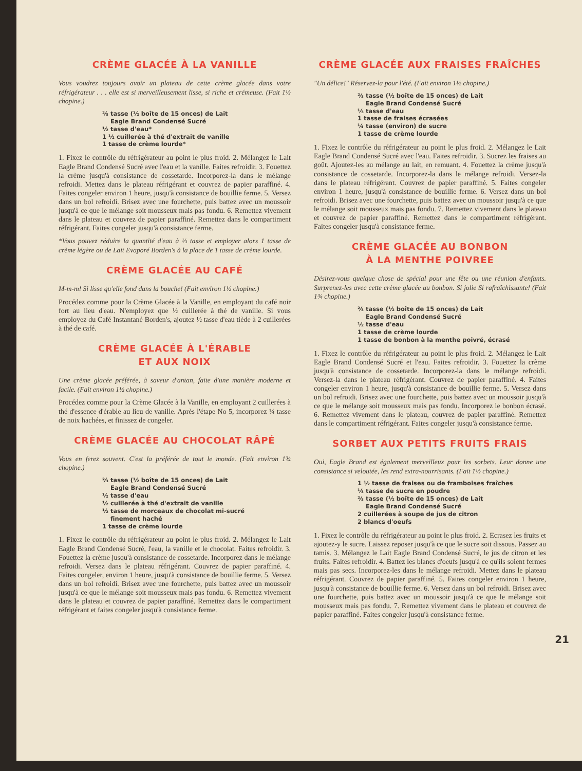CRÈME GLACÉE À LA VANILLE
Vous voudrez toujours avoir un plateau de cette crème glacée dans votre réfrigérateur . . . elle est si merveilleusement lisse, si riche et crémeuse. (Fait 1½ chopine.)
⅔ tasse (½ boîte de 15 onces) de Lait
Eagle Brand Condensé Sucré
½ tasse d'eau*
1 ½ cuillerée à thé d'extrait de vanille
1 tasse de crème lourde*
1. Fixez le contrôle du réfrigérateur au point le plus froid. 2. Mélangez le Lait Eagle Brand Condensé Sucré avec l'eau et la vanille. Faites refroidir. 3. Fouettez la crème jusqu'à consistance de cossetarde. Incorporez-la dans le mélange refroidi. Mettez dans le plateau réfrigérant et couvrez de papier paraffiné. 4. Faites congeler environ 1 heure, jusqu'à consistance de bouillie ferme. 5. Versez dans un bol refroidi. Brisez avec une fourchette, puis battez avec un moussoir jusqu'à ce que le mélange soit mousseux mais pas fondu. 6. Remettez vivement dans le plateau et couvrez de papier paraffiné. Remettez dans le compartiment réfrigérant. Faites congeler jusqu'à consistance ferme.
*Vous pouvez réduire la quantité d'eau à ⅓ tasse et employer alors 1 tasse de crème légère ou de Lait Evaporé Borden's à la place de 1 tasse de crème lourde.
CRÈME GLACÉE AU CAFÉ
M-m-m! Si lisse qu'elle fond dans la bouche! (Fait environ 1½ chopine.)
Procédez comme pour la Crème Glacée à la Vanille, en employant du café noir fort au lieu d'eau. N'employez que ½ cuillerée à thé de vanille. Si vous employez du Café Instantané Borden's, ajoutez ½ tasse d'eau tiède à 2 cuillerées à thé de café.
CRÈME GLACÉE À L'ÉRABLE
ET AUX NOIX
Une crème glacée préférée, à saveur d'antan, faite d'une manière moderne et facile. (Fait environ 1½ chopine.)
Procédez comme pour la Crème Glacée à la Vanille, en employant 2 cuillerées à thé d'essence d'érable au lieu de vanille. Après l'étape No 5, incorporez ¼ tasse de noix hachées, et finissez de congeler.
CRÈME GLACÉE AU CHOCOLAT RÂPÉ
Vous en ferez souvent. C'est la préférée de tout le monde. (Fait environ 1¾ chopine.)
⅔ tasse (½ boîte de 15 onces) de Lait
Eagle Brand Condensé Sucré
½ tasse d'eau
½ cuillerée à thé d'extrait de vanille
½ tasse de morceaux de chocolat mi-sucré
finement haché
1 tasse de crème lourde
1. Fixez le contrôle du réfrigérateur au point le plus froid. 2. Mélangez le Lait Eagle Brand Condensé Sucré, l'eau, la vanille et le chocolat. Faites refroidir. 3. Fouettez la crème jusqu'à consistance de cossetarde. Incorporez dans le mélange refroidi. Versez dans le plateau réfrigérant. Couvrez de papier paraffiné. 4. Faites congeler, environ 1 heure, jusqu'à consistance de bouillie ferme. 5. Versez dans un bol refroidi. Brisez avec une fourchette, puis battez avec un moussoir jusqu'à ce que le mélange soit mousseux mais pas fondu. 6. Remettez vivement dans le plateau et couvrez de papier paraffiné. Remettez dans le compartiment réfrigérant et faites congeler jusqu'à consistance ferme.
CRÈME GLACÉE AUX FRAISES FRAÎCHES
"Un délice!" Réservez-la pour l'été. (Fait environ 1½ chopine.)
⅔ tasse (½ boîte de 15 onces) de Lait
Eagle Brand Condensé Sucré
⅓ tasse d'eau
1 tasse de fraises écrasées
¼ tasse (environ) de sucre
1 tasse de crème lourde
1. Fixez le contrôle du réfrigérateur au point le plus froid. 2. Mélangez le Lait Eagle Brand Condensé Sucré avec l'eau. Faites refroidir. 3. Sucrez les fraises au goût. Ajoutez-les au mélange au lait, en remuant. 4. Fouettez la crème jusqu'à consistance de cossetarde. Incorporez-la dans le mélange refroidi. Versez-la dans le plateau réfrigérant. Couvrez de papier paraffiné. 5. Faites congeler environ 1 heure, jusqu'à consistance de bouillie ferme. 6. Versez dans un bol refroidi. Brisez avec une fourchette, puis battez avec un moussoir jusqu'à ce que le mélange soit mousseux mais pas fondu. 7. Remettez vivement dans le plateau et couvrez de papier paraffiné. Remettez dans le compartiment réfrigérant. Faites congeler jusqu'à consistance ferme.
CRÈME GLACÉE AU BONBON
À LA MENTHE POIVREE
Désirez-vous quelque chose de spécial pour une fête ou une réunion d'enfants. Surprenez-les avec cette crème glacée au bonbon. Si jolie Si rafraîchissante! (Fait 1¾ chopine.)
⅔ tasse (½ boîte de 15 onces) de Lait
Eagle Brand Condensé Sucré
½ tasse d'eau
1 tasse de crème lourde
1 tasse de bonbon à la menthe poivré, écrasé
1. Fixez le contrôle du réfrigérateur au point le plus froid. 2. Mélangez le Lait Eagle Brand Condensé Sucré et l'eau. Faites refroidir. 3. Fouettez la crème jusqu'à consistance de cossetarde. Incorporez-la dans le mélange refroidi. Versez-la dans le plateau réfrigérant. Couvrez de papier paraffiné. 4. Faites congeler environ 1 heure, jusqu'à consistance de bouillie ferme. 5. Versez dans un bol refroidi. Brisez avec une fourchette, puis battez avec un moussoir jusqu'à ce que le mélange soit mousseux mais pas fondu. Incorporez le bonbon écrasé. 6. Remettez vivement dans le plateau, couvrez de papier paraffiné. Remettez dans le compartiment réfrigérant. Faites congeler jusqu'à consistance ferme.
SORBET AUX PETITS FRUITS FRAIS
Oui, Eagle Brand est également merveilleux pour les sorbets. Leur donne une consistance si veloutée, les rend extra-nourrisants. (Fait 1½ chopine.)
1 ½ tasse de fraises ou de framboises fraîches
⅓ tasse de sucre en poudre
⅔ tasse (½ boîte de 15 onces) de Lait
Eagle Brand Condensé Sucré
2 cuillerées à soupe de jus de citron
2 blancs d'oeufs
1. Fixez le contrôle du réfrigérateur au point le plus froid. 2. Ecrasez les fruits et ajoutez-y le sucre. Laissez reposer jusqu'à ce que le sucre soit dissous. Passez au tamis. 3. Mélangez le Lait Eagle Brand Condensé Sucré, le jus de citron et les fruits. Faites refroidir. 4. Battez les blancs d'oeufs jusqu'à ce qu'ils soient fermes mais pas secs. Incorporez-les dans le mélange refroidi. Mettez dans le plateau réfrigérant. Couvrez de papier paraffiné. 5. Faites congeler environ 1 heure, jusqu'à consistance de bouillie ferme. 6. Versez dans un bol refroidi. Brisez avec une fourchette, puis battez avec un moussoir jusqu'à ce que le mélange soit mousseux mais pas fondu. 7. Remettez vivement dans le plateau et couvrez de papier paraffiné. Faites congeler jusqu'à consistance ferme.
21